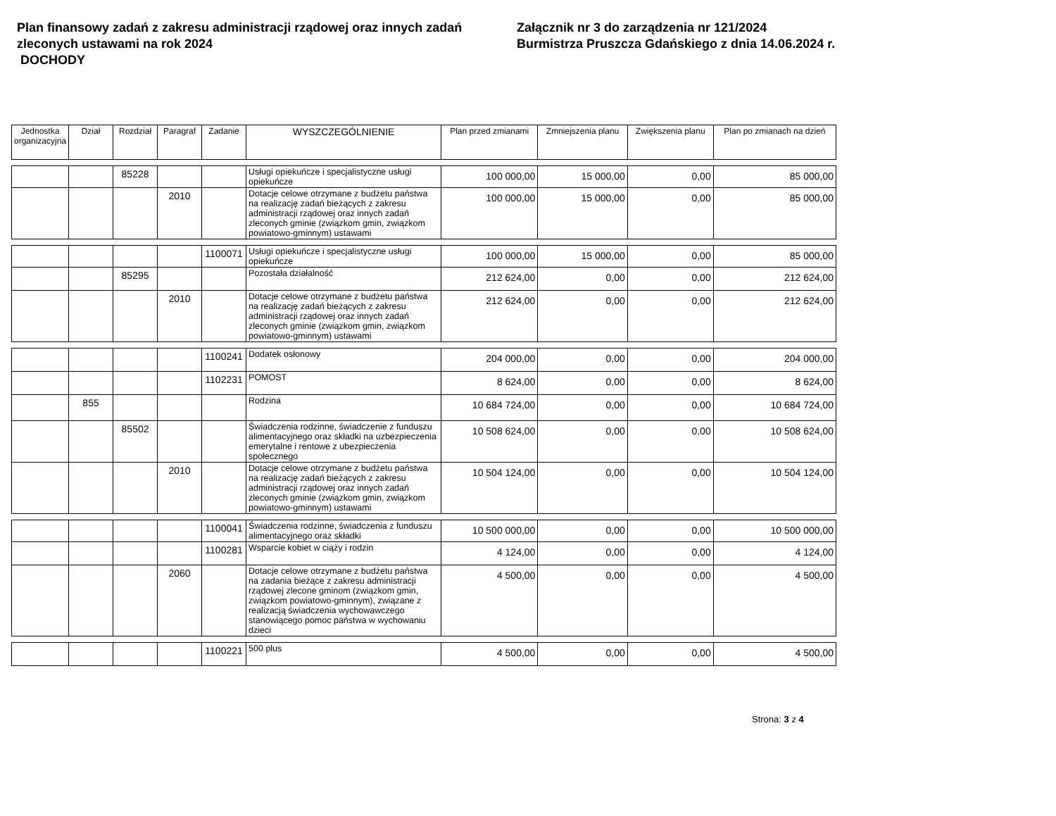Plan finansowy zadań z zakresu administracji rządowej oraz innych zadań zleconych ustawami na rok 2024
DOCHODY
Załącznik nr 3 do zarządzenia nr 121/2024
Burmistrza Pruszcza Gdańskiego z dnia 14.06.2024 r.
| Jednostka organizacyjna | Dział | Rozdział | Paragraf | Zadanie | WYSZCZEGÓLNIENIE | Plan przed zmianami | Zmniejszenia planu | Zwiększenia planu | Plan po zmianach na dzień |
| --- | --- | --- | --- | --- | --- | --- | --- | --- | --- |
| | | 85228 | | | Usługi opiekuńcze i specjalistyczne usługi opiekuńcze | 100 000,00 | 15 000,00 | 0,00 | 85 000,00 |
| | | | 2010 | | Dotacje celowe otrzymane z budżetu państwa na realizację zadań bieżących z zakresu administracji rządowej oraz innych zadań zleconych gminie (związkom gmin, związkom powiatowo-gminnym) ustawami | 100 000,00 | 15 000,00 | 0,00 | 85 000,00 |
| | | | | 1100071 | Usługi opiekuńcze i specjalistyczne usługi opiekuńcze | 100 000,00 | 15 000,00 | 0,00 | 85 000,00 |
| | | 85295 | | | Pozostała działalność | 212 624,00 | 0,00 | 0,00 | 212 624,00 |
| | | | 2010 | | Dotacje celowe otrzymane z budżetu państwa na realizację zadań bieżących z zakresu administracji rządowej oraz innych zadań zleconych gminie (związkom gmin, związkom powiatowo-gminnym) ustawami | 212 624,00 | 0,00 | 0,00 | 212 624,00 |
| | | | | 1100241 | Dodatek osłonowy | 204 000,00 | 0,00 | 0,00 | 204 000,00 |
| | | | | 1102231 | POMOST | 8 624,00 | 0,00 | 0,00 | 8 624,00 |
| | 855 | | | | Rodzina | 10 684 724,00 | 0,00 | 0,00 | 10 684 724,00 |
| | | 85502 | | | Świadczenia rodzinne, świadczenie z funduszu alimentacyjnego oraz składki na uzbezpieczenia emerytalne i rentowe z ubezpieczenia społecznego | 10 508 624,00 | 0,00 | 0,00 | 10 508 624,00 |
| | | | 2010 | | Dotacje celowe otrzymane z budżetu państwa na realizację zadań bieżących z zakresu administracji rządowej oraz innych zadań zleconych gminie (związkom gmin, związkom powiatowo-gminnym) ustawami | 10 504 124,00 | 0,00 | 0,00 | 10 504 124,00 |
| | | | | 1100041 | Świadczenia rodzinne, świadczenia z funduszu alimentacyjnego oraz składki | 10 500 000,00 | 0,00 | 0,00 | 10 500 000,00 |
| | | | | 1100281 | Wsparcie kobiet w ciąży i rodzin | 4 124,00 | 0,00 | 0,00 | 4 124,00 |
| | | | 2060 | | Dotacje celowe otrzymane z budżetu państwa na zadania bieżące z zakresu administracji rządowej zlecone gminom (związkom gmin, związkom powiatowo-gminnym), związane z realizacją świadczenia wychowawczego stanowiącego pomoc państwa w wychowaniu dzieci | 4 500,00 | 0,00 | 0,00 | 4 500,00 |
| | | | | 1100221 | 500 plus | 4 500,00 | 0,00 | 0,00 | 4 500,00 |
Strona: 3 z 4